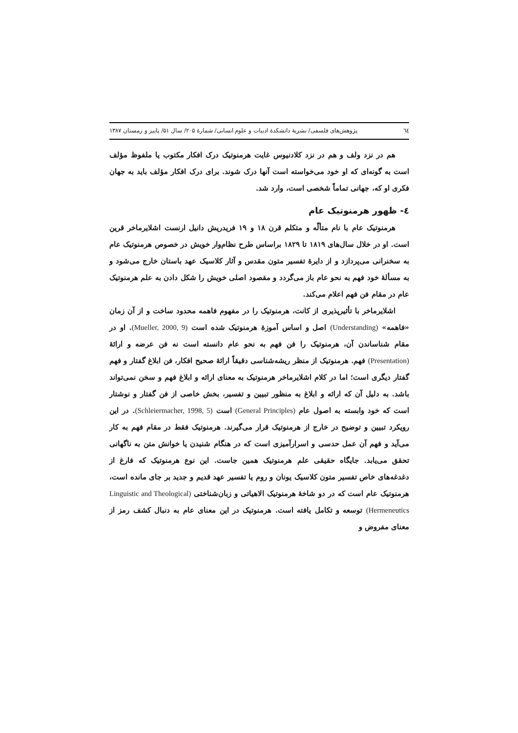٦٤ پژوهش‌های فلسفی/ نشریهٔ دانشکدهٔ ادبیات و علوم انسانی/ شمارهٔ ۲۰۵/ سال ۵۱/ پاییز و زمستان ۱۳۸۷
هم در نزد ولف و هم در نزد کلادنیوس غایت هرمنوتیک درک افکار مکتوب یا ملفوظ مؤلف است به گونه‌ای که او خود می‌خواسته است آنها درک شوند. برای درک افکار مؤلف باید به جهان فکری او که، جهانی تماماً شخصی است، وارد شد.
٤- ظهور هرمنوتیک عام
هرمنوتیک عام با نام متألّه و متکلم قرن ۱۸ و ۱۹ فریدریش دانیل ارنست اشلایرماخر قرین است. او در خلال سال‌های ۱۸۱۹ تا ۱۸۲۹ براساس طرح نظام‌وار خویش در خصوص هرمنوتیک عام به سخنرانی می‌پردازد و از دایرهٔ تفسیر متون مقدس و آثار کلاسیک عهد باستان خارج می‌شود و به مسألهٔ خود فهم به نحو عام باز می‌گردد و مقصود اصلی خویش را شکل دادن به علم هرمنوتیک عام در مقام فن فهم اعلام می‌کند.
اشلایرماخر با تأثیرپذیری از کانت، هرمنوتیک را در مفهوم فاهمه محدود ساخت و از آن زمان «فاهمه» (Understanding) اصل و اساس آموزهٔ هرمنوتیک شده است (Mueller, 2000, 9). او در مقام شناساندن آن، هرمنوتیک را فن فهم به نحو عام دانسته است نه فن عرضه و ارائهٔ (Presentation) فهم. هرمنوتیک از منظر ریشه‌شناسی دقیقاً ارائهٔ صحیح افکار، فن ابلاغ گفتار و فهم گفتار دیگری است؛ اما در کلام اشلایرماخر هرمنوتیک به معنای ارائه و ابلاغ فهم و سخن نمی‌تواند باشد. به دلیل آن که ارائه و ابلاغ به منظور تبیین و تفسیر، بخش خاصی از فن گفتار و نوشتار است که خود وابسته به اصول عام (General Principles) است (Schleiermacher, 1998, 5). در این رویکرد تبیین و توضیح در خارج از هرمنوتیک قرار می‌گیرند. هرمنوتیک فقط در مقام فهم به کار می‌آید و فهم آن عمل حدسی و اسرارآمیزی است که در هنگام شنیدن یا خوانش متن به ناگهانی تحقق می‌یابد. جایگاه حقیقی علم هرمنوتیک همین جاست. این نوع هرمنوتیک که فارغ از دغدغه‌های خاص تفسیر متون کلاسیک یونان و روم یا تفسیر عهد قدیم و جدید بر جای مانده است، هرمنوتیک عام است که در دو شاخهٔ هرمنوتیک الاهیاتی و زبان‌شناختی (Linguistic and Theological Hermeneutics) توسعه و تکامل یافته است. هرمنوتیک در این معنای عام به دنبال کشف رمز از معنای مفروض و